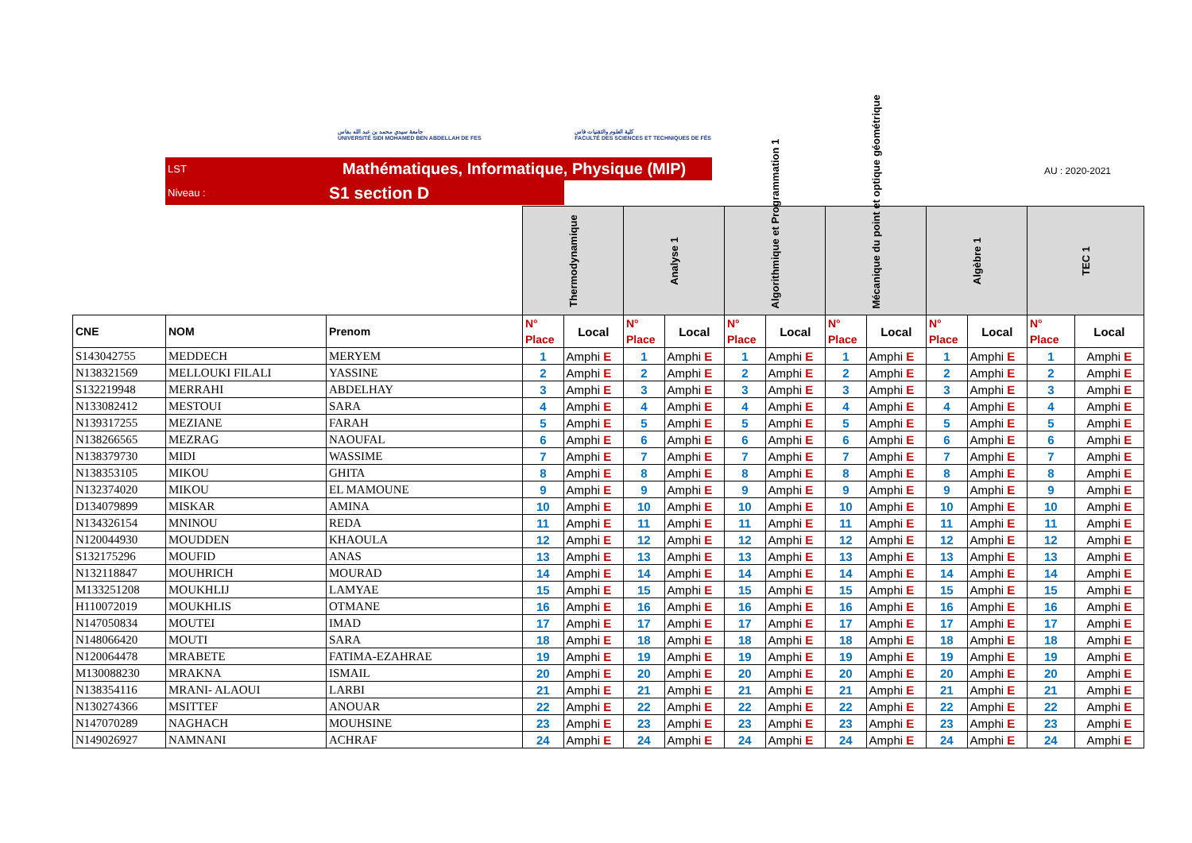جامعة سيدي محمد بن عبد الله بفاس
UNIVERSITÉ SIDI MOHAMED BEN ABDELLAH DE FES
كلية العلوم والتقنيات فاس
FACULTÉ DES SCIENCES ET TECHNIQUES DE FÈS
LST Mathématiques, Informatique, Physique (MIP)
Niveau : S1 section D
AU : 2020-2021
| | | | Thermodynamique | | Analyse 1 | | Algorithmique et Programmation 1 | | Mécanique du point et optique géométrique | | Algèbre 1 | | TEC 1 | |
| CNE | NOM | Prenom | N° Place | Local | N° Place | Local | N° Place | Local | N° Place | Local | N° Place | Local | N° Place | Local |
| S143042755 | MEDDECH | MERYEM | 1 | Amphi E | 1 | Amphi E | 1 | Amphi E | 1 | Amphi E | 1 | Amphi E | 1 | Amphi E |
| N138321569 | MELLOUKI FILALI | YASSINE | 2 | Amphi E | 2 | Amphi E | 2 | Amphi E | 2 | Amphi E | 2 | Amphi E | 2 | Amphi E |
| S132219948 | MERRAHI | ABDELHAY | 3 | Amphi E | 3 | Amphi E | 3 | Amphi E | 3 | Amphi E | 3 | Amphi E | 3 | Amphi E |
| N133082412 | MESTOUI | SARA | 4 | Amphi E | 4 | Amphi E | 4 | Amphi E | 4 | Amphi E | 4 | Amphi E | 4 | Amphi E |
| N139317255 | MEZIANE | FARAH | 5 | Amphi E | 5 | Amphi E | 5 | Amphi E | 5 | Amphi E | 5 | Amphi E | 5 | Amphi E |
| N138266565 | MEZRAG | NAOUFAL | 6 | Amphi E | 6 | Amphi E | 6 | Amphi E | 6 | Amphi E | 6 | Amphi E | 6 | Amphi E |
| N138379730 | MIDI | WASSIME | 7 | Amphi E | 7 | Amphi E | 7 | Amphi E | 7 | Amphi E | 7 | Amphi E | 7 | Amphi E |
| N138353105 | MIKOU | GHITA | 8 | Amphi E | 8 | Amphi E | 8 | Amphi E | 8 | Amphi E | 8 | Amphi E | 8 | Amphi E |
| N132374020 | MIKOU | EL MAMOUNE | 9 | Amphi E | 9 | Amphi E | 9 | Amphi E | 9 | Amphi E | 9 | Amphi E | 9 | Amphi E |
| D134079899 | MISKAR | AMINA | 10 | Amphi E | 10 | Amphi E | 10 | Amphi E | 10 | Amphi E | 10 | Amphi E | 10 | Amphi E |
| N134326154 | MNINOU | REDA | 11 | Amphi E | 11 | Amphi E | 11 | Amphi E | 11 | Amphi E | 11 | Amphi E | 11 | Amphi E |
| N120044930 | MOUDDEN | KHAOULA | 12 | Amphi E | 12 | Amphi E | 12 | Amphi E | 12 | Amphi E | 12 | Amphi E | 12 | Amphi E |
| S132175296 | MOUFID | ANAS | 13 | Amphi E | 13 | Amphi E | 13 | Amphi E | 13 | Amphi E | 13 | Amphi E | 13 | Amphi E |
| N132118847 | MOUHRICH | MOURAD | 14 | Amphi E | 14 | Amphi E | 14 | Amphi E | 14 | Amphi E | 14 | Amphi E | 14 | Amphi E |
| M133251208 | MOUKHLIJ | LAMYAE | 15 | Amphi E | 15 | Amphi E | 15 | Amphi E | 15 | Amphi E | 15 | Amphi E | 15 | Amphi E |
| H110072019 | MOUKHLIS | OTMANE | 16 | Amphi E | 16 | Amphi E | 16 | Amphi E | 16 | Amphi E | 16 | Amphi E | 16 | Amphi E |
| N147050834 | MOUTEI | IMAD | 17 | Amphi E | 17 | Amphi E | 17 | Amphi E | 17 | Amphi E | 17 | Amphi E | 17 | Amphi E |
| N148066420 | MOUTI | SARA | 18 | Amphi E | 18 | Amphi E | 18 | Amphi E | 18 | Amphi E | 18 | Amphi E | 18 | Amphi E |
| N120064478 | MRABETE | FATIMA-EZAHRAE | 19 | Amphi E | 19 | Amphi E | 19 | Amphi E | 19 | Amphi E | 19 | Amphi E | 19 | Amphi E |
| M130088230 | MRAKNA | ISMAIL | 20 | Amphi E | 20 | Amphi E | 20 | Amphi E | 20 | Amphi E | 20 | Amphi E | 20 | Amphi E |
| N138354116 | MRANI- ALAOUI | LARBI | 21 | Amphi E | 21 | Amphi E | 21 | Amphi E | 21 | Amphi E | 21 | Amphi E | 21 | Amphi E |
| N130274366 | MSITTEF | ANOUAR | 22 | Amphi E | 22 | Amphi E | 22 | Amphi E | 22 | Amphi E | 22 | Amphi E | 22 | Amphi E |
| N147070289 | NAGHACH | MOUHSINE | 23 | Amphi E | 23 | Amphi E | 23 | Amphi E | 23 | Amphi E | 23 | Amphi E | 23 | Amphi E |
| N149026927 | NAMNANI | ACHRAF | 24 | Amphi E | 24 | Amphi E | 24 | Amphi E | 24 | Amphi E | 24 | Amphi E | 24 | Amphi E |